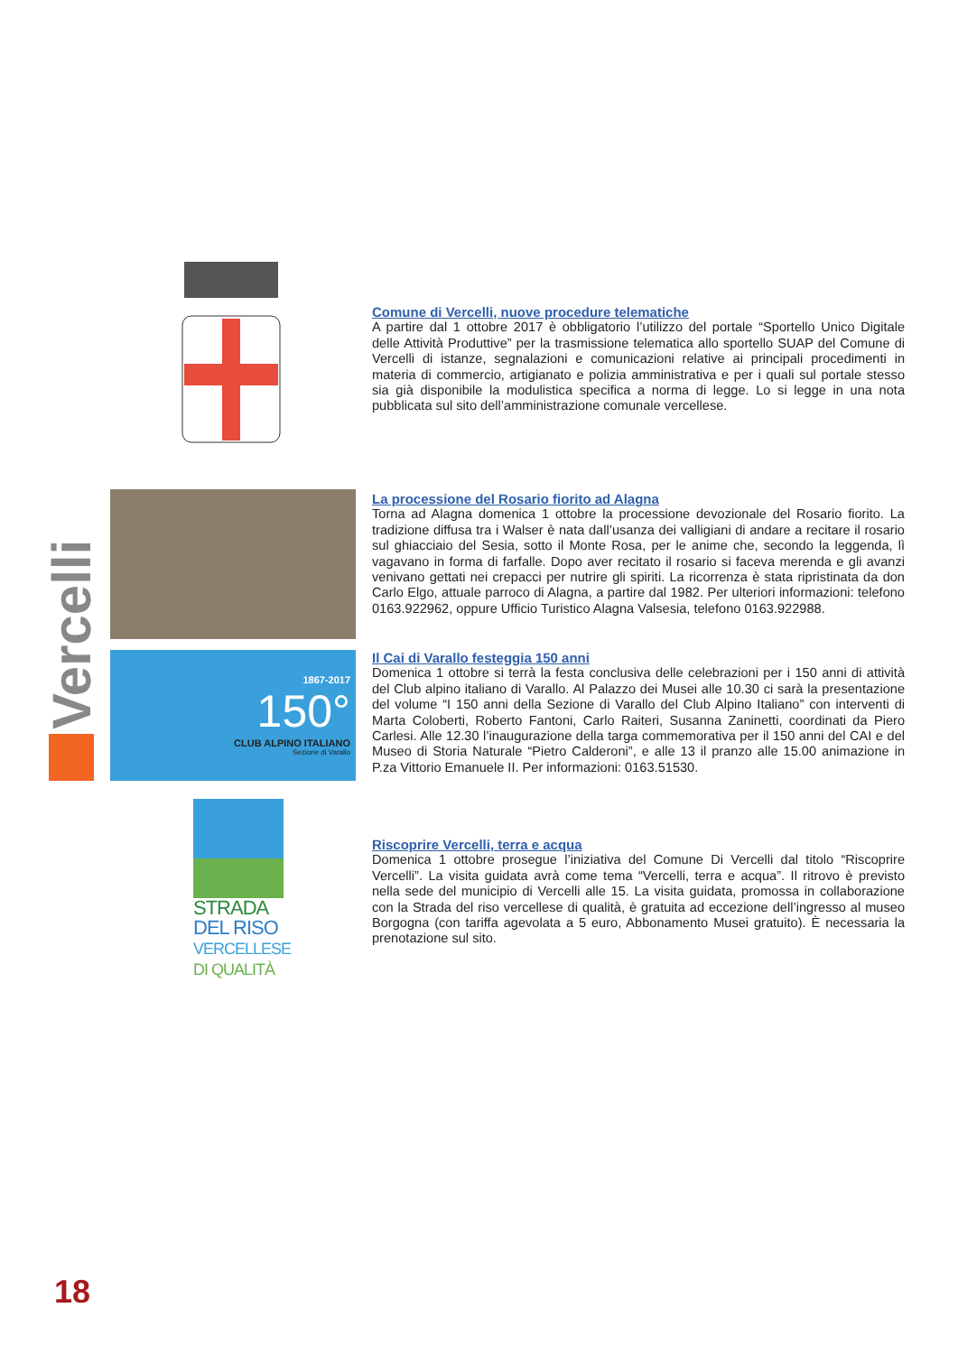Vercelli
Comune di Vercelli, nuove procedure telematiche
A partire dal 1 ottobre 2017 è obbligatorio l’utilizzo del portale “Sportello Unico Digitale delle Attività Produttive” per la trasmissione telematica allo sportello SUAP del Comune di Vercelli di istanze, segnalazioni e comunicazioni relative ai principali procedimenti in materia di commercio, artigianato e polizia amministrativa e per i quali sul portale stesso sia già disponibile la modulistica specifica a norma di legge. Lo si legge in una nota pubblicata sul sito dell’amministrazione comunale vercellese.
La processione del Rosario fiorito ad Alagna
Torna ad Alagna domenica 1 ottobre la processione devozionale del Rosario fiorito. La tradizione diffusa tra i Walser è nata dall’usanza dei valligiani di andare a recitare il rosario sul ghiacciaio del Sesia, sotto il Monte Rosa, per le anime che, secondo la leggenda, lì vagavano in forma di farfalle. Dopo aver recitato il rosario si faceva merenda e gli avanzi venivano gettati nei crepacci per nutrire gli spiriti. La ricorrenza è stata ripristinata da don Carlo Elgo, attuale parroco di Alagna, a partire dal 1982. Per ulteriori informazioni: telefono 0163.922962, oppure Ufficio Turistico Alagna Valsesia, telefono 0163.922988.
1867-2017
150°
CLUB ALPINO ITALIANO
Sezione di Varallo
Il Cai di Varallo festeggia 150 anni
Domenica 1 ottobre si terrà la festa conclusiva delle celebrazioni per i 150 anni di attività del Club alpino italiano di Varallo. Al Palazzo dei Musei alle 10.30 ci sarà la presentazione del volume “I 150 anni della Sezione di Varallo del Club Alpino Italiano” con interventi di Marta Coloberti, Roberto Fantoni, Carlo Raiteri, Susanna Zaninetti, coordinati da Piero Carlesi. Alle 12.30 l’inaugurazione della targa commemorativa per il 150 anni del CAI e del Museo di Storia Naturale “Pietro Calderoni”, e alle 13 il pranzo alle 15.00 animazione in P.za Vittorio Emanuele II. Per informazioni: 0163.51530.
STRADA
DEL RISO
VERCELLESE
DI QUALITÀ
Riscoprire Vercelli, terra e acqua
Domenica 1 ottobre prosegue l’iniziativa del Comune Di Vercelli dal titolo “Riscoprire Vercelli”. La visita guidata avrà come tema “Vercelli, terra e acqua”. Il ritrovo è previsto nella sede del municipio di Vercelli alle 15. La visita guidata, promossa in collaborazione con la Strada del riso vercellese di qualità, è gratuita ad eccezione dell’ingresso al museo Borgogna (con tariffa agevolata a 5 euro, Abbonamento Musei gratuito). È necessaria la prenotazione sul sito.
18